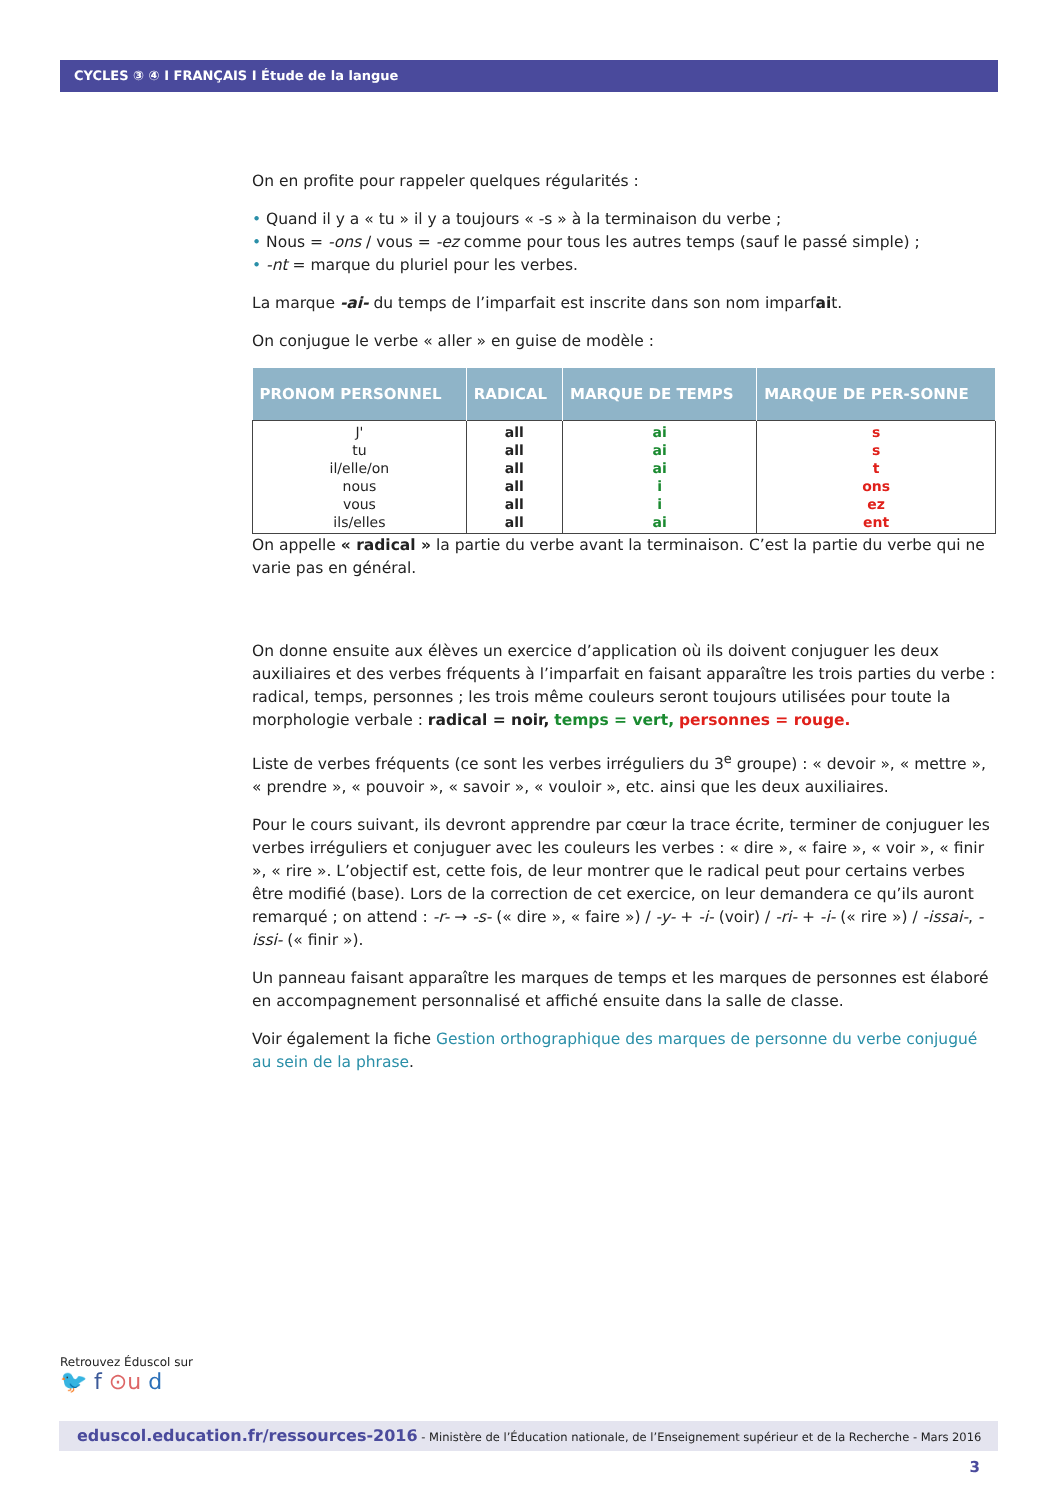CYCLES ③ ④ I FRANÇAIS I Étude de la langue
On en profite pour rappeler quelques régularités :
• Quand il y a « tu » il y a toujours « -s » à la terminaison du verbe ;
• Nous = -ons / vous = -ez comme pour tous les autres temps (sauf le passé simple) ;
• -nt = marque du pluriel pour les verbes.
La marque -ai- du temps de l’imparfait est inscrite dans son nom imparfait.
On conjugue le verbe « aller » en guise de modèle :
| PRONOM PERSONNEL | RADICAL | MARQUE DE TEMPS | MARQUE DE PER-SONNE |
| --- | --- | --- | --- |
| J' tu il/elle/on nous vous ils/elles | all all all all all all | ai ai ai i i ai | s s t ons ez ent |
On appelle « radical » la partie du verbe avant la terminaison. C’est la partie du verbe qui ne varie pas en général.
On donne ensuite aux élèves un exercice d’application où ils doivent conjuguer les deux auxiliaires et des verbes fréquents à l’imparfait en faisant apparaître les trois parties du verbe : radical, temps, personnes ; les trois même couleurs seront toujours utilisées pour toute la morphologie verbale : radical = noir, temps = vert, personnes = rouge.
Liste de verbes fréquents (ce sont les verbes irréguliers du 3<sup>e</sup> groupe) : « devoir », « mettre », « prendre », « pouvoir », « savoir », « vouloir », etc. ainsi que les deux auxiliaires.
Pour le cours suivant, ils devront apprendre par cœur la trace écrite, terminer de conjuguer les verbes irréguliers et conjuguer avec les couleurs les verbes : « dire », « faire », « voir », « finir », « rire ». L’objectif est, cette fois, de leur montrer que le radical peut pour certains verbes être modifié (base). Lors de la correction de cet exercice, on leur demandera ce qu’ils auront remarqué ; on attend : -r- → -s- (« dire », « faire ») / -y- + -i- (voir) / -ri- + -i- (« rire ») / -issai-, -issi- (« finir »).
Un panneau faisant apparaître les marques de temps et les marques de personnes est élaboré en accompagnement personnalisé et affiché ensuite dans la salle de classe.
Voir également la fiche Gestion orthographique des marques de personne du verbe conjugué au sein de la phrase.
Retrouvez Éduscol sur
🐦 f ⊙u d
eduscol.education.fr/ressources-2016 - Ministère de l’Éducation nationale, de l’Enseignement supérieur et de la Recherche - Mars 2016 3